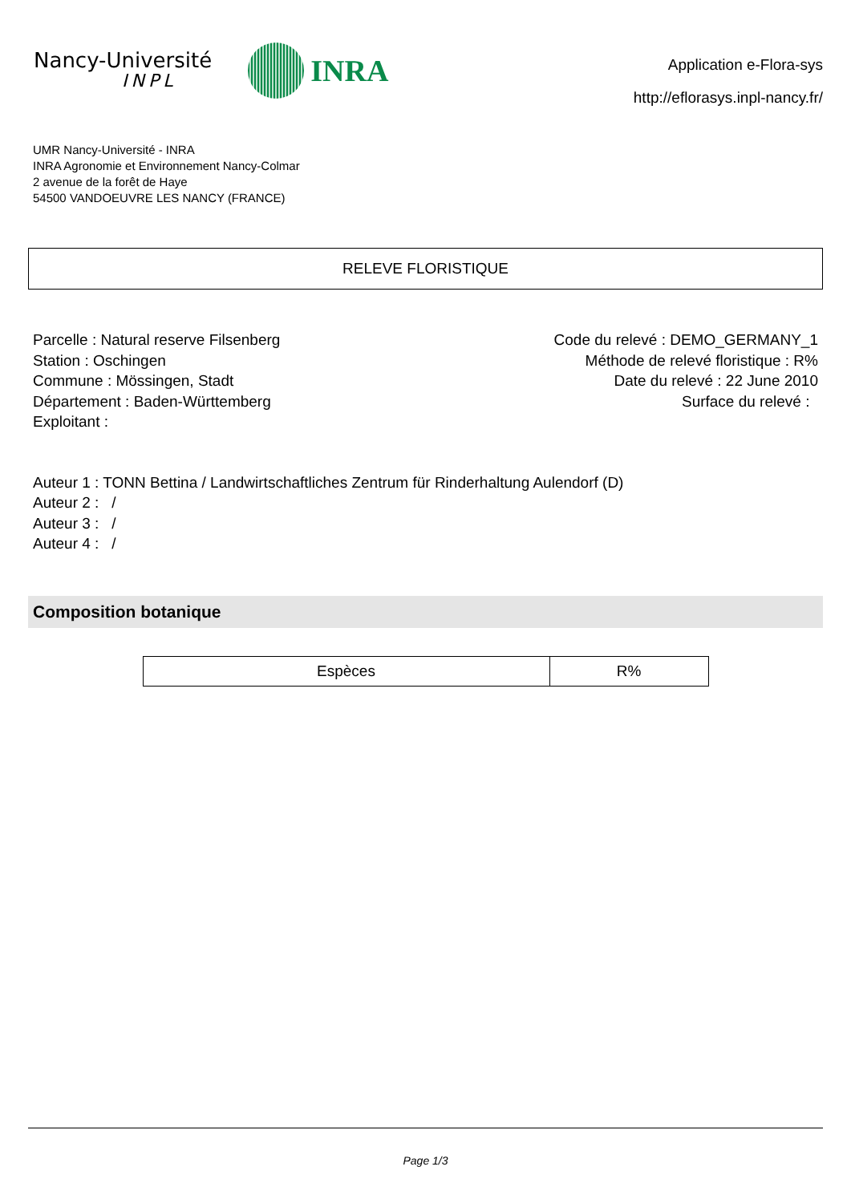Nancy-Université
INPL
INRA
Application e-Flora-sys
http://eflorasys.inpl-nancy.fr/
UMR Nancy-Université - INRA
INRA Agronomie et Environnement Nancy-Colmar
2 avenue de la forêt de Haye
54500 VANDOEUVRE LES NANCY (FRANCE)
RELEVE FLORISTIQUE
Parcelle : Natural reserve Filsenberg
Station : Oschingen
Commune : Mössingen, Stadt
Département : Baden-Württemberg
Exploitant :
Code du relevé : DEMO_GERMANY_1
Méthode de relevé floristique : R%
Date du relevé : 22 June 2010
Surface du relevé :
Auteur 1 : TONN Bettina / Landwirtschaftliches Zentrum für Rinderhaltung Aulendorf (D)
Auteur 2 : /
Auteur 3 : /
Auteur 4 : /
Composition botanique
| Espèces | R% |
| --- | --- |
Page 1/3